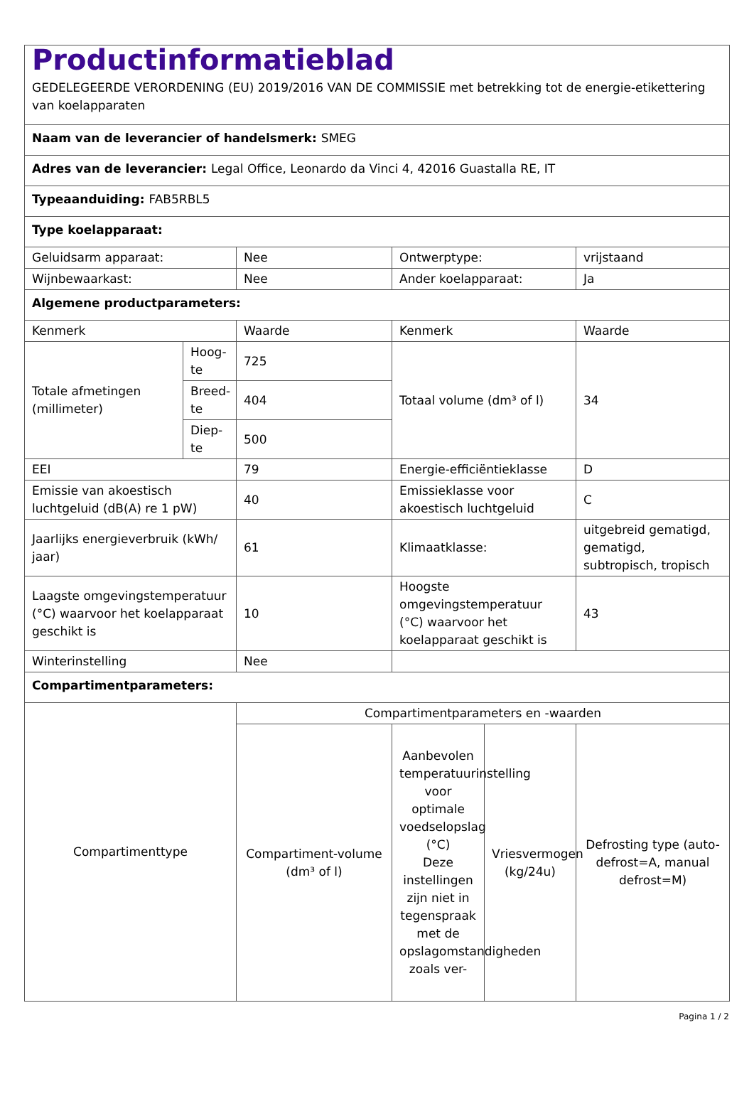| Productinformatieblad GEDELEGEERDE VERORDENING (EU) 2019/2016 VAN DE COMMISSIE met betrekking tot de energie-etikettering van koelapparaten | | | | | |
| Naam van de leverancier of handelsmerk: SMEG | | | | | |
| Adres van de leverancier: Legal Office, Leonardo da Vinci 4, 42016 Guastalla RE, IT | | | | | |
| Typeaanduiding: FAB5RBL5 | | | | | |
| Type koelapparaat: | | | | | |
| Geluidsarm apparaat: | | Nee | Ontwerptype: | | vrijstaand |
| Wijnbewaarkast: | | Nee | Ander koelapparaat: | | Ja |
| Algemene productparameters: | | | | | |
| Kenmerk | | Waarde | Kenmerk | | Waarde |
| Totale afmetingen (millimeter) | Hoog-te | 725 | Totaal volume (dm³ of l) | | 34 |
| | Breed-te | 404 | | | |
| | Diep-te | 500 | | | |
| EEI | | 79 | Energie-efficiëntieklasse | | D |
| Emissie van akoestisch luchtgeluid (dB(A) re 1 pW) | | 40 | Emissieklasse voor akoestisch luchtgeluid | | C |
| Jaarlijks energieverbruik (kWh/ jaar) | | 61 | Klimaatklasse: | | uitgebreid gematigd, gematigd, subtropisch, tropisch |
| Laagste omgevingstemperatuur (°C) waarvoor het koelapparaat geschikt is | | 10 | Hoogste omgevingstemperatuur (°C) waarvoor het koelapparaat geschikt is | | 43 |
| Winterinstelling | | Nee | | | |
| Compartimentparameters: | | | | | |
| Compartimenttype | | Compartimentparameters en -waarden | | | |
| | | Compartiment-volume (dm³ of l) | Aanbevolen temperatuurinstelling voor optimale voedselopslag (°C) Deze instellingen zijn niet in tegenspraak met de opslagomstandigheden zoals ver- | Vriesvermogen (kg/24u) | Defrosting type (auto-defrost=A, manual defrost=M) |
Pagina 1 / 2